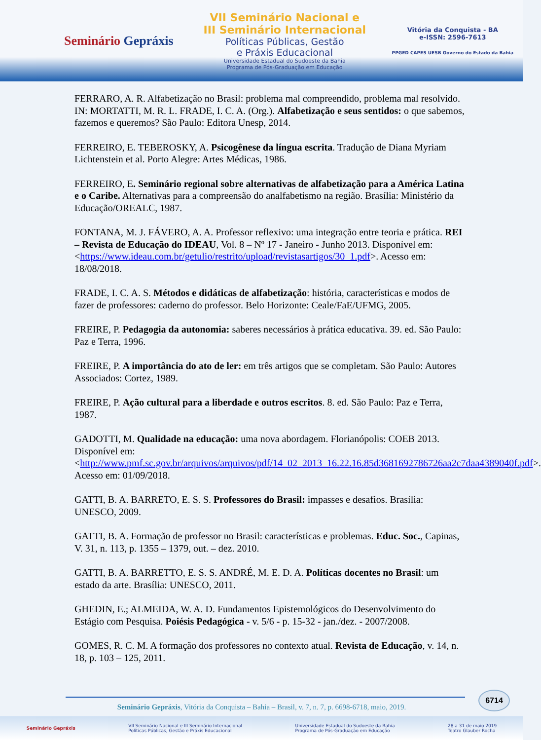Seminário Gepráxis
VII Seminário Nacional e
III Seminário Internacional
Políticas Públicas, Gestão
e Práxis Educacional
Universidade Estadual do Sudoeste da Bahia
Programa de Pós-Graduação em Educação
Vitória da Conquista - BA
e-ISSN: 2596-7613
PPGED CAPES UESB Governo do Estado da Bahia
FERRARO, A. R. Alfabetização no Brasil: problema mal compreendido, problema mal resolvido. IN: MORTATTI, M. R. L. FRADE, I. C. A. (Org.). Alfabetização e seus sentidos: o que sabemos, fazemos e queremos? São Paulo: Editora Unesp, 2014.
FERREIRO, E. TEBEROSKY, A. Psicogênese da língua escrita. Tradução de Diana Myriam Lichtenstein et al. Porto Alegre: Artes Médicas, 1986.
FERREIRO, E. Seminário regional sobre alternativas de alfabetização para a América Latina e o Caribe. Alternativas para a compreensão do analfabetismo na região. Brasília: Ministério da Educação/OREALC, 1987.
FONTANA, M. J. FÁVERO, A. A. Professor reflexivo: uma integração entre teoria e prática. REI – Revista de Educação do IDEAU, Vol. 8 – Nº 17 - Janeiro - Junho 2013. Disponível em:
<https://www.ideau.com.br/getulio/restrito/upload/revistasartigos/30_1.pdf>. Acesso em: 18/08/2018.
FRADE, I. C. A. S. Métodos e didáticas de alfabetização: história, características e modos de fazer de professores: caderno do professor. Belo Horizonte: Ceale/FaE/UFMG, 2005.
FREIRE, P. Pedagogia da autonomia: saberes necessários à prática educativa. 39. ed. São Paulo: Paz e Terra, 1996.
FREIRE, P. A importância do ato de ler: em três artigos que se completam. São Paulo: Autores Associados: Cortez, 1989.
FREIRE, P. Ação cultural para a liberdade e outros escritos. 8. ed. São Paulo: Paz e Terra, 1987.
GADOTTI, M. Qualidade na educação: uma nova abordagem. Florianópolis: COEB 2013. Disponível em:
<http://www.pmf.sc.gov.br/arquivos/arquivos/pdf/14_02_2013_16.22.16.85d3681692786726aa2c7daa4389040f.pdf>. Acesso em: 01/09/2018.
GATTI, B. A. BARRETO, E. S. S. Professores do Brasil: impasses e desafios. Brasília: UNESCO, 2009.
GATTI, B. A. Formação de professor no Brasil: características e problemas. Educ. Soc., Capinas, V. 31, n. 113, p. 1355 – 1379, out. – dez. 2010.
GATTI, B. A. BARRETTO, E. S. S. ANDRÉ, M. E. D. A. Políticas docentes no Brasil: um estado da arte. Brasília: UNESCO, 2011.
GHEDIN, E.; ALMEIDA, W. A. D. Fundamentos Epistemológicos do Desenvolvimento do Estágio com Pesquisa. Poiésis Pedagógica - v. 5/6 - p. 15-32 - jan./dez. - 2007/2008.
GOMES, R. C. M. A formação dos professores no contexto atual. Revista de Educação, v. 14, n. 18, p. 103 – 125, 2011.
6714
Seminário Gepráxis, Vitória da Conquista – Bahia – Brasil, v. 7, n. 7, p. 6698-6718, maio, 2019.
Seminário Gepráxis VII Seminário Nacional e III Seminário Internacional
Políticas Públicas, Gestão e Práxis Educacional Universidade Estadual do Sudoeste da Bahia
Programa de Pós-Graduação em Educação 28 a 31 de maio 2019
Teatro Glauber Rocha